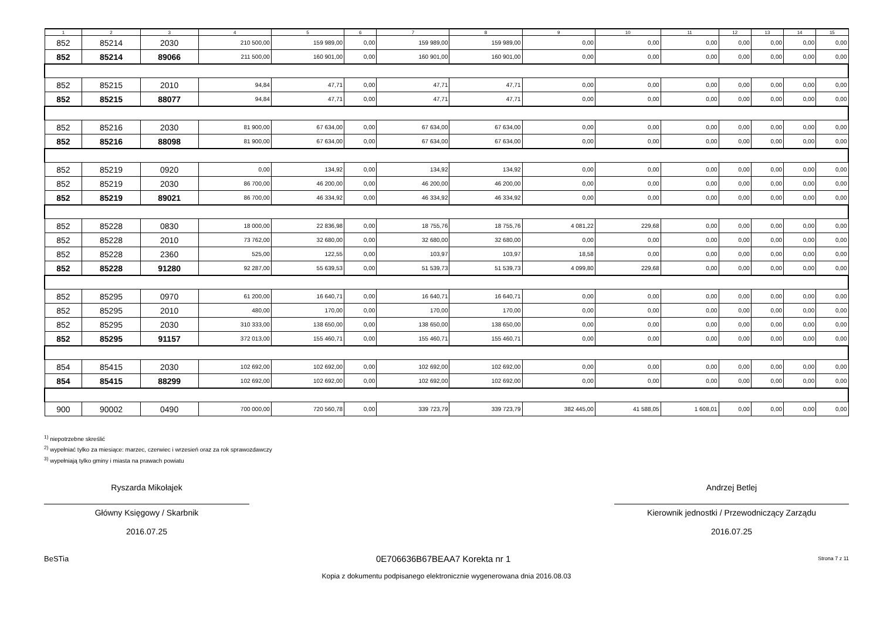| 1 | 2 | 3 | 4 | 5 | 6 | 7 | 8 | 9 | 10 | 11 | 12 | 13 | 14 | 15 |
| --- | --- | --- | --- | --- | --- | --- | --- | --- | --- | --- | --- | --- | --- | --- |
| 852 | 85214 | 2030 | 210 500,00 | 159 989,00 | 0,00 | 159 989,00 | 159 989,00 | 0,00 | 0,00 | 0,00 | 0,00 | 0,00 | 0,00 | 0,00 |
| 852 | 85214 | 89066 | 211 500,00 | 160 901,00 | 0,00 | 160 901,00 | 160 901,00 | 0,00 | 0,00 | 0,00 | 0,00 | 0,00 | 0,00 | 0,00 |
| 852 | 85215 | 2010 | 94,84 | 47,71 | 0,00 | 47,71 | 47,71 | 0,00 | 0,00 | 0,00 | 0,00 | 0,00 | 0,00 | 0,00 |
| 852 | 85215 | 88077 | 94,84 | 47,71 | 0,00 | 47,71 | 47,71 | 0,00 | 0,00 | 0,00 | 0,00 | 0,00 | 0,00 | 0,00 |
| 852 | 85216 | 2030 | 81 900,00 | 67 634,00 | 0,00 | 67 634,00 | 67 634,00 | 0,00 | 0,00 | 0,00 | 0,00 | 0,00 | 0,00 | 0,00 |
| 852 | 85216 | 88098 | 81 900,00 | 67 634,00 | 0,00 | 67 634,00 | 67 634,00 | 0,00 | 0,00 | 0,00 | 0,00 | 0,00 | 0,00 | 0,00 |
| 852 | 85219 | 0920 | 0,00 | 134,92 | 0,00 | 134,92 | 134,92 | 0,00 | 0,00 | 0,00 | 0,00 | 0,00 | 0,00 | 0,00 |
| 852 | 85219 | 2030 | 86 700,00 | 46 200,00 | 0,00 | 46 200,00 | 46 200,00 | 0,00 | 0,00 | 0,00 | 0,00 | 0,00 | 0,00 | 0,00 |
| 852 | 85219 | 89021 | 86 700,00 | 46 334,92 | 0,00 | 46 334,92 | 46 334,92 | 0,00 | 0,00 | 0,00 | 0,00 | 0,00 | 0,00 | 0,00 |
| 852 | 85228 | 0830 | 18 000,00 | 22 836,98 | 0,00 | 18 755,76 | 18 755,76 | 4 081,22 | 229,68 | 0,00 | 0,00 | 0,00 | 0,00 | 0,00 |
| 852 | 85228 | 2010 | 73 762,00 | 32 680,00 | 0,00 | 32 680,00 | 32 680,00 | 0,00 | 0,00 | 0,00 | 0,00 | 0,00 | 0,00 | 0,00 |
| 852 | 85228 | 2360 | 525,00 | 122,55 | 0,00 | 103,97 | 103,97 | 18,58 | 0,00 | 0,00 | 0,00 | 0,00 | 0,00 | 0,00 |
| 852 | 85228 | 91280 | 92 287,00 | 55 639,53 | 0,00 | 51 539,73 | 51 539,73 | 4 099,80 | 229,68 | 0,00 | 0,00 | 0,00 | 0,00 | 0,00 |
| 852 | 85295 | 0970 | 61 200,00 | 16 640,71 | 0,00 | 16 640,71 | 16 640,71 | 0,00 | 0,00 | 0,00 | 0,00 | 0,00 | 0,00 | 0,00 |
| 852 | 85295 | 2010 | 480,00 | 170,00 | 0,00 | 170,00 | 170,00 | 0,00 | 0,00 | 0,00 | 0,00 | 0,00 | 0,00 | 0,00 |
| 852 | 85295 | 2030 | 310 333,00 | 138 650,00 | 0,00 | 138 650,00 | 138 650,00 | 0,00 | 0,00 | 0,00 | 0,00 | 0,00 | 0,00 | 0,00 |
| 852 | 85295 | 91157 | 372 013,00 | 155 460,71 | 0,00 | 155 460,71 | 155 460,71 | 0,00 | 0,00 | 0,00 | 0,00 | 0,00 | 0,00 | 0,00 |
| 854 | 85415 | 2030 | 102 692,00 | 102 692,00 | 0,00 | 102 692,00 | 102 692,00 | 0,00 | 0,00 | 0,00 | 0,00 | 0,00 | 0,00 | 0,00 |
| 854 | 85415 | 88299 | 102 692,00 | 102 692,00 | 0,00 | 102 692,00 | 102 692,00 | 0,00 | 0,00 | 0,00 | 0,00 | 0,00 | 0,00 | 0,00 |
| 900 | 90002 | 0490 | 700 000,00 | 720 560,78 | 0,00 | 339 723,79 | 339 723,79 | 382 445,00 | 41 588,05 | 1 608,01 | 0,00 | 0,00 | 0,00 | 0,00 |
<sup>1)</sup> niepotrzebne skreślić
<sup>2)</sup> wypełniać tylko za miesiące: marzec, czerwiec i wrzesień oraz za rok sprawozdawczy
<sup>3)</sup> wypełniają tylko gminy i miasta na prawach powiatu
Ryszarda Mikołajek
Główny Księgowy / Skarbnik
2016.07.25
Andrzej Betlej
Kierownik jednostki / Przewodniczący Zarządu
2016.07.25
BeSTia 0E706636B67BEAA7 Korekta nr 1 Strona 7 z 11
Kopia z dokumentu podpisanego elektronicznie wygenerowana dnia 2016.08.03